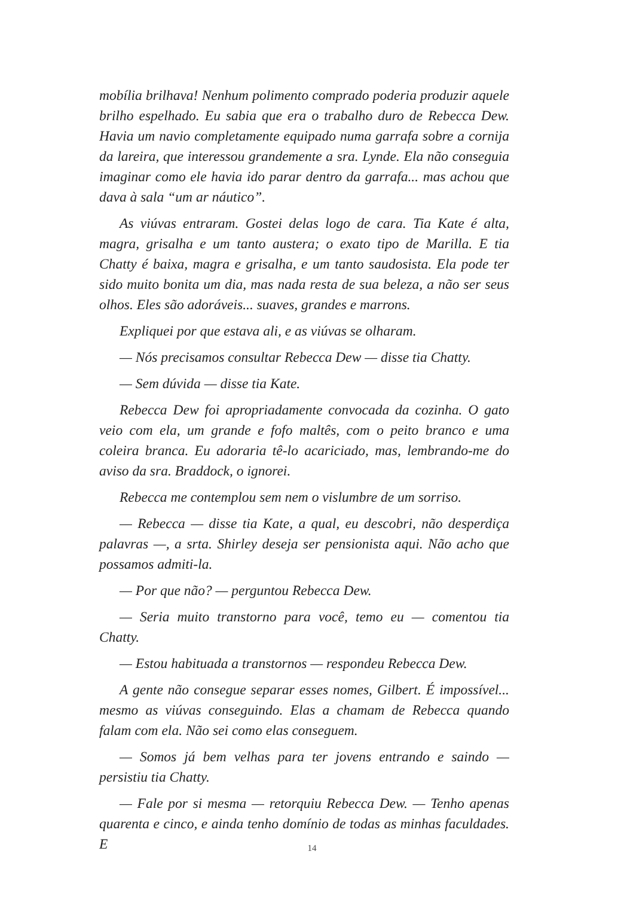mobília brilhava! Nenhum polimento comprado poderia produzir aquele brilho espelhado. Eu sabia que era o trabalho duro de Rebecca Dew. Havia um navio completamente equipado numa garrafa sobre a cornija da lareira, que interessou grandemente a sra. Lynde. Ela não conseguia imaginar como ele havia ido parar dentro da garrafa... mas achou que dava à sala “um ar náutico”.
As viúvas entraram. Gostei delas logo de cara. Tia Kate é alta, magra, grisalha e um tanto austera; o exato tipo de Marilla. E tia Chatty é baixa, magra e grisalha, e um tanto saudosista. Ela pode ter sido muito bonita um dia, mas nada resta de sua beleza, a não ser seus olhos. Eles são adoráveis... suaves, grandes e marrons.
Expliquei por que estava ali, e as viúvas se olharam.
— Nós precisamos consultar Rebecca Dew — disse tia Chatty.
— Sem dúvida — disse tia Kate.
Rebecca Dew foi apropriadamente convocada da cozinha. O gato veio com ela, um grande e fofo maltês, com o peito branco e uma coleira branca. Eu adoraria tê-lo acariciado, mas, lembrando-me do aviso da sra. Braddock, o ignorei.
Rebecca me contemplou sem nem o vislumbre de um sorriso.
— Rebecca — disse tia Kate, a qual, eu descobri, não desperdiça palavras —, a srta. Shirley deseja ser pensionista aqui. Não acho que possamos admiti-la.
— Por que não? — perguntou Rebecca Dew.
— Seria muito transtorno para você, temo eu — comentou tia Chatty.
— Estou habituada a transtornos — respondeu Rebecca Dew.
A gente não consegue separar esses nomes, Gilbert. É impossível... mesmo as viúvas conseguindo. Elas a chamam de Rebecca quando falam com ela. Não sei como elas conseguem.
— Somos já bem velhas para ter jovens entrando e saindo — persistiu tia Chatty.
— Fale por si mesma — retorquiu Rebecca Dew. — Tenho apenas quarenta e cinco, e ainda tenho domínio de todas as minhas faculdades. E
14